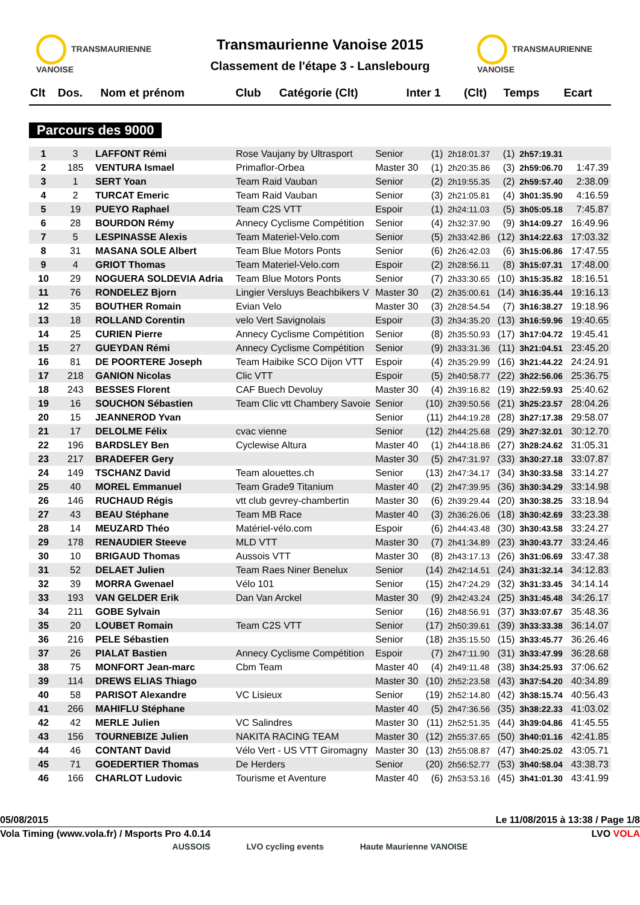TRANSMAURIENNE VANOISE
Transmaurienne Vanoise 2015
Classement de l'étape 3 - Lanslebourg
TRANSMAURIENNE VANOISE
| Clt | Dos. | Nom et prénom | Club | Catégorie (Clt) | Inter 1 | (Clt) | Temps | Ecart |
| --- | --- | --- | --- | --- | --- | --- | --- | --- |
Parcours des 9000
| 1 | 3 | LAFFONT Rémi | Rose Vaujany by Ultrasport | Senior | (1) | 2h18:01.37 | (1) | 2h57:19.31 | |
| 2 | 185 | VENTURA Ismael | Primaflor-Orbea | Master 30 | (1) | 2h20:35.86 | (3) | 2h59:06.70 | 1:47.39 |
| 3 | 1 | SERT Yoan | Team Raid Vauban | Senior | (2) | 2h19:55.35 | (2) | 2h59:57.40 | 2:38.09 |
| 4 | 2 | TURCAT Emeric | Team Raid Vauban | Senior | (3) | 2h21:05.81 | (4) | 3h01:35.90 | 4:16.59 |
| 5 | 19 | PUEYO Raphael | Team C2S VTT | Espoir | (1) | 2h24:11.03 | (5) | 3h05:05.18 | 7:45.87 |
| 6 | 28 | BOURDON Rémy | Annecy Cyclisme Compétition | Senior | (4) | 2h32:37.90 | (9) | 3h14:09.27 | 16:49.96 |
| 7 | 5 | LESPINASSE Alexis | Team Materiel-Velo.com | Senior | (5) | 2h33:42.86 | (12) | 3h14:22.63 | 17:03.32 |
| 8 | 31 | MASANA SOLE Albert | Team Blue Motors Ponts | Senior | (6) | 2h26:42.03 | (6) | 3h15:06.86 | 17:47.55 |
| 9 | 4 | GRIOT Thomas | Team Materiel-Velo.com | Espoir | (2) | 2h28:56.11 | (8) | 3h15:07.31 | 17:48.00 |
| 10 | 29 | NOGUERA SOLDEVIA Adria | Team Blue Motors Ponts | Senior | (7) | 2h33:30.65 | (10) | 3h15:35.82 | 18:16.51 |
| 11 | 76 | RONDELEZ Bjorn | Lingier Versluys Beachbikers V | Master 30 | (2) | 2h35:00.61 | (14) | 3h16:35.44 | 19:16.13 |
| 12 | 35 | BOUTHER Romain | Evian Velo | Master 30 | (3) | 2h28:54.54 | (7) | 3h16:38.27 | 19:18.96 |
| 13 | 18 | ROLLAND Corentin | velo Vert Savignolais | Espoir | (3) | 2h34:35.20 | (13) | 3h16:59.96 | 19:40.65 |
| 14 | 25 | CURIEN Pierre | Annecy Cyclisme Compétition | Senior | (8) | 2h35:50.93 | (17) | 3h17:04.72 | 19:45.41 |
| 15 | 27 | GUEYDAN Rémi | Annecy Cyclisme Compétition | Senior | (9) | 2h33:31.36 | (11) | 3h21:04.51 | 23:45.20 |
| 16 | 81 | DE POORTERE Joseph | Team Haibike SCO Dijon VTT | Espoir | (4) | 2h35:29.99 | (16) | 3h21:44.22 | 24:24.91 |
| 17 | 218 | GANION Nicolas | Clic VTT | Espoir | (5) | 2h40:58.77 | (22) | 3h22:56.06 | 25:36.75 |
| 18 | 243 | BESSES Florent | CAF Buech Devoluy | Master 30 | (4) | 2h39:16.82 | (19) | 3h22:59.93 | 25:40.62 |
| 19 | 16 | SOUCHON Sébastien | Team Clic vtt Chambery Savoie | Senior | (10) | 2h39:50.56 | (21) | 3h25:23.57 | 28:04.26 |
| 20 | 15 | JEANNEROD Yvan | | Senior | (11) | 2h44:19.28 | (28) | 3h27:17.38 | 29:58.07 |
| 21 | 17 | DELOLME Félix | cvac vienne | Senior | (12) | 2h44:25.68 | (29) | 3h27:32.01 | 30:12.70 |
| 22 | 196 | BARDSLEY Ben | Cyclewise Altura | Master 40 | (1) | 2h44:18.86 | (27) | 3h28:24.62 | 31:05.31 |
| 23 | 217 | BRADEFER Gery | | Master 30 | (5) | 2h47:31.97 | (33) | 3h30:27.18 | 33:07.87 |
| 24 | 149 | TSCHANZ David | Team alouettes.ch | Senior | (13) | 2h47:34.17 | (34) | 3h30:33.58 | 33:14.27 |
| 25 | 40 | MOREL Emmanuel | Team Grade9 Titanium | Master 40 | (2) | 2h47:39.95 | (36) | 3h30:34.29 | 33:14.98 |
| 26 | 146 | RUCHAUD Régis | vtt club gevrey-chambertin | Master 30 | (6) | 2h39:29.44 | (20) | 3h30:38.25 | 33:18.94 |
| 27 | 43 | BEAU Stéphane | Team MB Race | Master 40 | (3) | 2h36:26.06 | (18) | 3h30:42.69 | 33:23.38 |
| 28 | 14 | MEUZARD Théo | Matériel-vélo.com | Espoir | (6) | 2h44:43.48 | (30) | 3h30:43.58 | 33:24.27 |
| 29 | 178 | RENAUDIER Steeve | MLD VTT | Master 30 | (7) | 2h41:34.89 | (23) | 3h30:43.77 | 33:24.46 |
| 30 | 10 | BRIGAUD Thomas | Aussois VTT | Master 30 | (8) | 2h43:17.13 | (26) | 3h31:06.69 | 33:47.38 |
| 31 | 52 | DELAET Julien | Team Raes Niner Benelux | Senior | (14) | 2h42:14.51 | (24) | 3h31:32.14 | 34:12.83 |
| 32 | 39 | MORRA Gwenael | Vélo 101 | Senior | (15) | 2h47:24.29 | (32) | 3h31:33.45 | 34:14.14 |
| 33 | 193 | VAN GELDER Erik | Dan Van Arckel | Master 30 | (9) | 2h42:43.24 | (25) | 3h31:45.48 | 34:26.17 |
| 34 | 211 | GOBE Sylvain | | Senior | (16) | 2h48:56.91 | (37) | 3h33:07.67 | 35:48.36 |
| 35 | 20 | LOUBET Romain | Team C2S VTT | Senior | (17) | 2h50:39.61 | (39) | 3h33:33.38 | 36:14.07 |
| 36 | 216 | PELE Sébastien | | Senior | (18) | 2h35:15.50 | (15) | 3h33:45.77 | 36:26.46 |
| 37 | 26 | PIALAT Bastien | Annecy Cyclisme Compétition | Espoir | (7) | 2h47:11.90 | (31) | 3h33:47.99 | 36:28.68 |
| 38 | 75 | MONFORT Jean-marc | Cbm Team | Master 40 | (4) | 2h49:11.48 | (38) | 3h34:25.93 | 37:06.62 |
| 39 | 114 | DREWS ELIAS Thiago | | Master 30 | (10) | 2h52:23.58 | (43) | 3h37:54.20 | 40:34.89 |
| 40 | 58 | PARISOT Alexandre | VC Lisieux | Senior | (19) | 2h52:14.80 | (42) | 3h38:15.74 | 40:56.43 |
| 41 | 266 | MAHIFLU Stéphane | | Master 40 | (5) | 2h47:36.56 | (35) | 3h38:22.33 | 41:03.02 |
| 42 | 42 | MERLE Julien | VC Salindres | Master 30 | (11) | 2h52:51.35 | (44) | 3h39:04.86 | 41:45.55 |
| 43 | 156 | TOURNEBIZE Julien | NAKITA RACING TEAM | Master 30 | (12) | 2h55:37.65 | (50) | 3h40:01.16 | 42:41.85 |
| 44 | 46 | CONTANT David | Vélo Vert - US VTT Giromagny | Master 30 | (13) | 2h55:08.87 | (47) | 3h40:25.02 | 43:05.71 |
| 45 | 71 | GOEDERTIER Thomas | De Herders | Senior | (20) | 2h56:52.77 | (53) | 3h40:58.04 | 43:38.73 |
| 46 | 166 | CHARLOT Ludovic | Tourisme et Aventure | Master 40 | (6) | 2h53:53.16 | (45) | 3h41:01.30 | 43:41.99 |
05/08/2015 Le 11/08/2015 à 13:38 / Page 1/8
Vola Timing (www.vola.fr) / Msports Pro 4.0.14 LVO VOLA
AUSSOIS LVO cycling events Haute Maurienne VANOISE